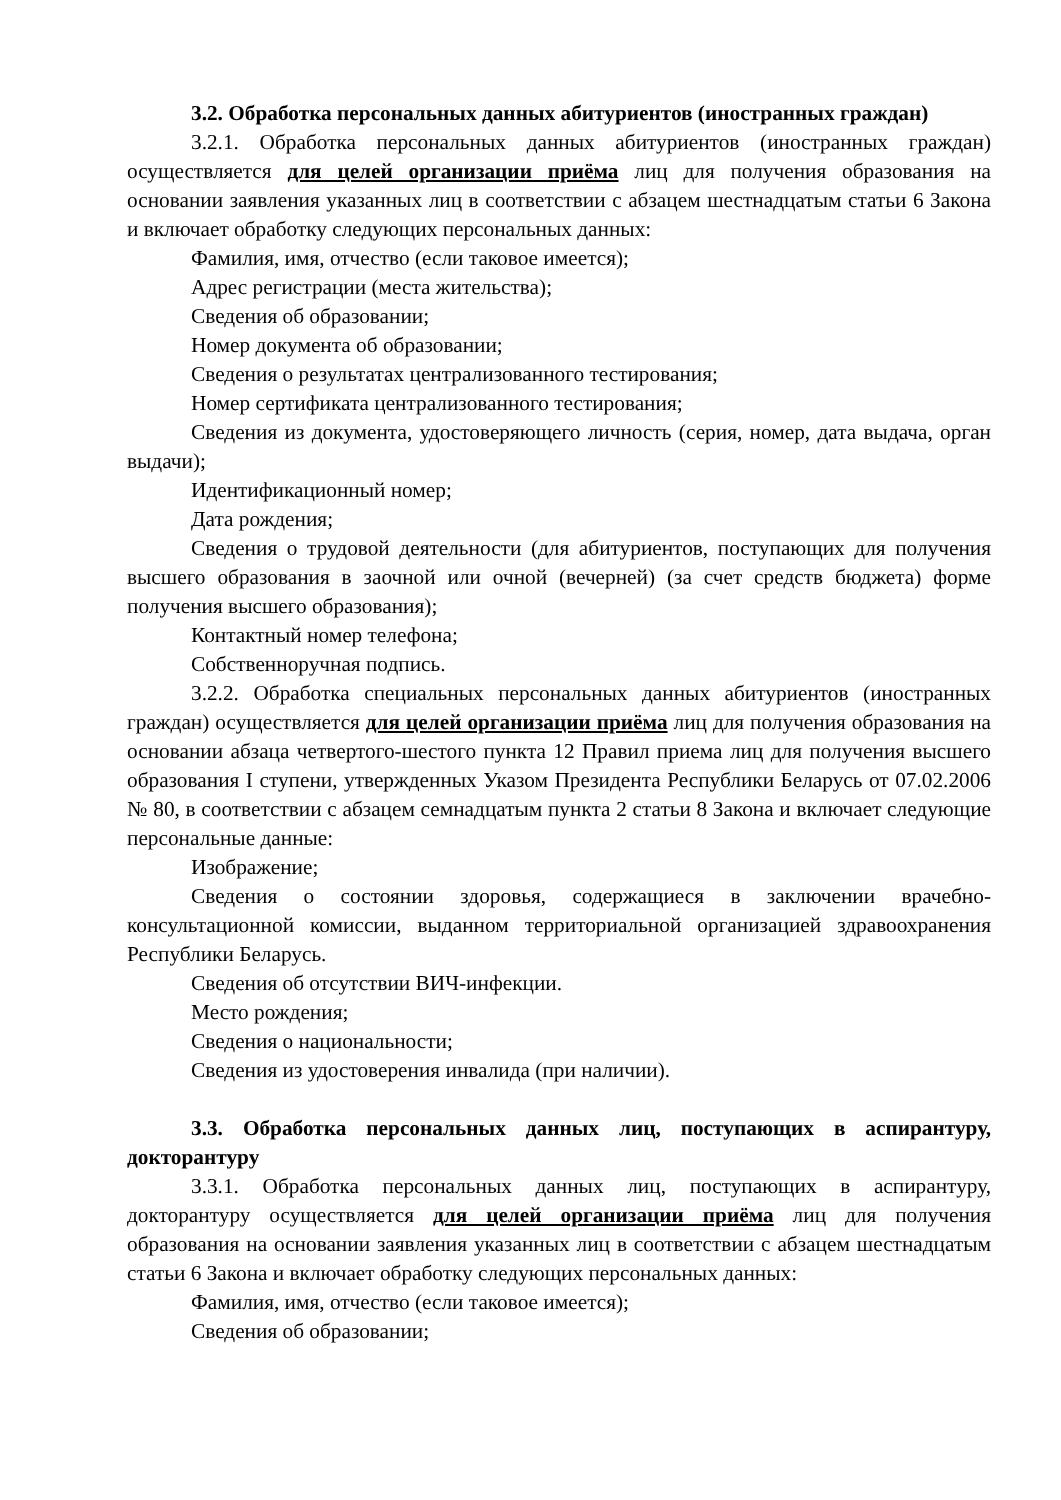3.2. Обработка персональных данных абитуриентов (иностранных граждан)
3.2.1. Обработка персональных данных абитуриентов (иностранных граждан) осуществляется для целей организации приёма лиц для получения образования на основании заявления указанных лиц в соответствии с абзацем шестнадцатым статьи 6 Закона и включает обработку следующих персональных данных:
Фамилия, имя, отчество (если таковое имеется);
Адрес регистрации (места жительства);
Сведения об образовании;
Номер документа об образовании;
Сведения о результатах централизованного тестирования;
Номер сертификата централизованного тестирования;
Сведения из документа, удостоверяющего личность (серия, номер, дата выдача, орган выдачи);
Идентификационный номер;
Дата рождения;
Сведения о трудовой деятельности (для абитуриентов, поступающих для получения высшего образования в заочной или очной (вечерней) (за счет средств бюджета) форме получения высшего образования);
Контактный номер телефона;
Собственноручная подпись.
3.2.2. Обработка специальных персональных данных абитуриентов (иностранных граждан) осуществляется для целей организации приёма лиц для получения образования на основании абзаца четвертого-шестого пункта 12 Правил приема лиц для получения высшего образования I ступени, утвержденных Указом Президента Республики Беларусь от 07.02.2006 № 80, в соответствии с абзацем семнадцатым пункта 2 статьи 8 Закона и включает следующие персональные данные:
Изображение;
Сведения о состоянии здоровья, содержащиеся в заключении врачебно-консультационной комиссии, выданном территориальной организацией здравоохранения Республики Беларусь.
Сведения об отсутствии ВИЧ-инфекции.
Место рождения;
Сведения о национальности;
Сведения из удостоверения инвалида (при наличии).
3.3. Обработка персональных данных лиц, поступающих в аспирантуру, докторантуру
3.3.1. Обработка персональных данных лиц, поступающих в аспирантуру, докторантуру осуществляется для целей организации приёма лиц для получения образования на основании заявления указанных лиц в соответствии с абзацем шестнадцатым статьи 6 Закона и включает обработку следующих персональных данных:
Фамилия, имя, отчество (если таковое имеется);
Сведения об образовании;